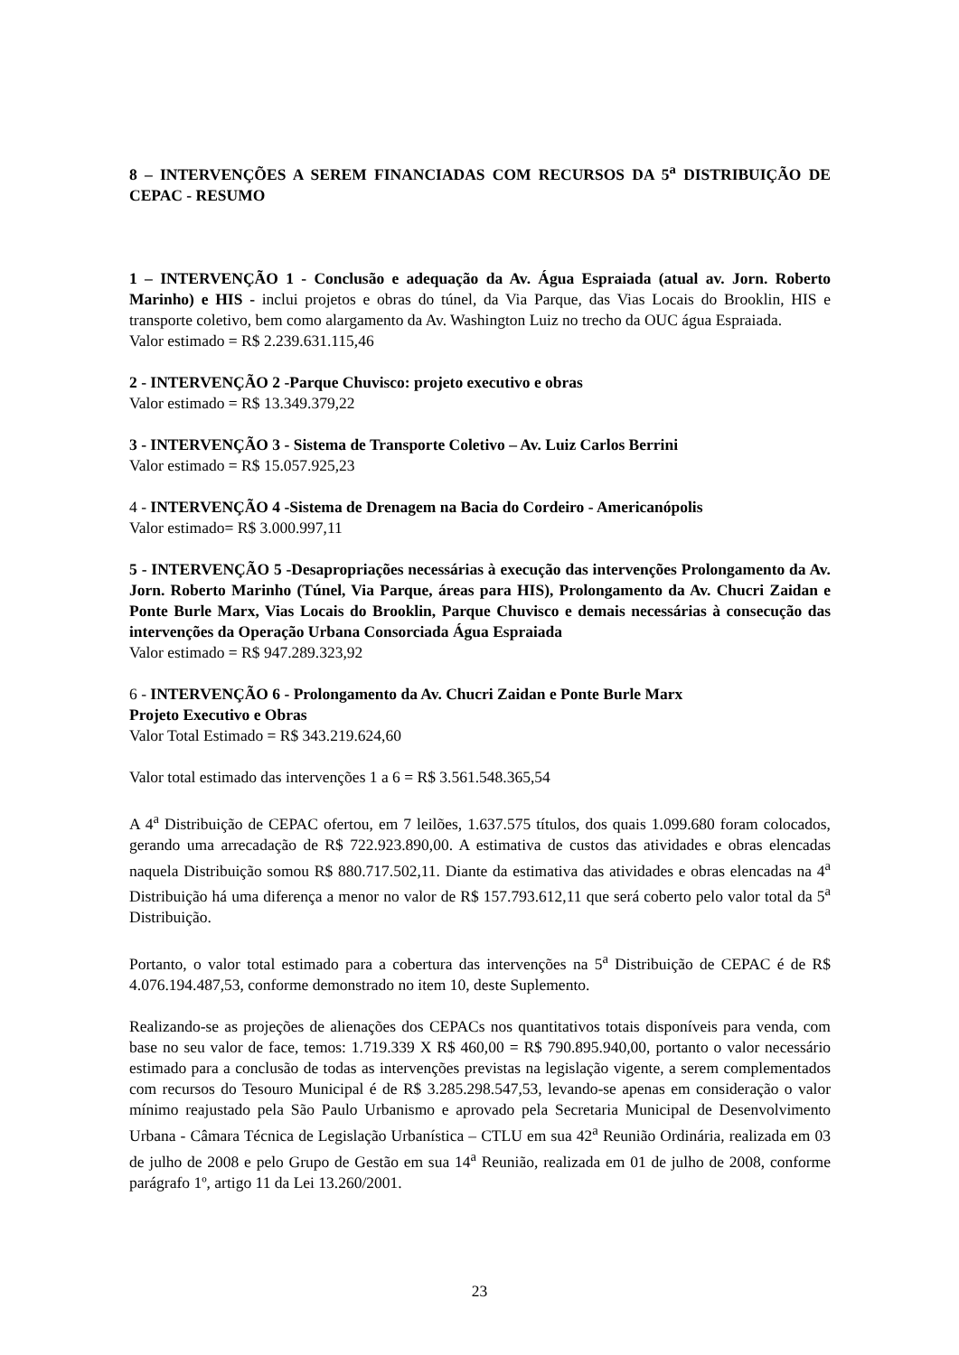8 – INTERVENÇÕES A SEREM FINANCIADAS COM RECURSOS DA 5<sup>a</sup> DISTRIBUIÇÃO DE CEPAC - RESUMO
1 – INTERVENÇÃO 1 - Conclusão e adequação da Av. Água Espraiada (atual av. Jorn. Roberto Marinho) e HIS - inclui projetos e obras do túnel, da Via Parque, das Vias Locais do Brooklin, HIS e transporte coletivo, bem como alargamento da Av. Washington Luiz no trecho da OUC água Espraiada.
Valor estimado = R$ 2.239.631.115,46
2 - INTERVENÇÃO 2 -Parque Chuvisco: projeto executivo e obras
Valor estimado = R$ 13.349.379,22
3 - INTERVENÇÃO 3 - Sistema de Transporte Coletivo – Av. Luiz Carlos Berrini
Valor estimado = R$ 15.057.925,23
4 - INTERVENÇÃO 4 -Sistema de Drenagem na Bacia do Cordeiro - Americanópolis
Valor estimado= R$ 3.000.997,11
5 - INTERVENÇÃO 5 -Desapropriações necessárias à execução das intervenções Prolongamento da Av. Jorn. Roberto Marinho (Túnel, Via Parque, áreas para HIS), Prolongamento da Av. Chucri Zaidan e Ponte Burle Marx, Vias Locais do Brooklin, Parque Chuvisco e demais necessárias à consecução das intervenções da Operação Urbana Consorciada Água Espraiada
Valor estimado = R$ 947.289.323,92
6 - INTERVENÇÃO 6 - Prolongamento da Av. Chucri Zaidan e Ponte Burle Marx
Projeto Executivo e Obras
Valor Total Estimado = R$ 343.219.624,60
Valor total estimado das intervenções 1 a 6 = R$ 3.561.548.365,54
A 4<sup>a</sup> Distribuição de CEPAC ofertou, em 7 leilões, 1.637.575 títulos, dos quais 1.099.680 foram colocados, gerando uma arrecadação de R$ 722.923.890,00. A estimativa de custos das atividades e obras elencadas naquela Distribuição somou R$ 880.717.502,11. Diante da estimativa das atividades e obras elencadas na 4<sup>a</sup> Distribuição há uma diferença a menor no valor de R$ 157.793.612,11 que será coberto pelo valor total da 5<sup>a</sup> Distribuição.
Portanto, o valor total estimado para a cobertura das intervenções na 5<sup>a</sup> Distribuição de CEPAC é de R$ 4.076.194.487,53, conforme demonstrado no item 10, deste Suplemento.
Realizando-se as projeções de alienações dos CEPACs nos quantitativos totais disponíveis para venda, com base no seu valor de face, temos: 1.719.339 X R$ 460,00 = R$ 790.895.940,00, portanto o valor necessário estimado para a conclusão de todas as intervenções previstas na legislação vigente, a serem complementados com recursos do Tesouro Municipal é de R$ 3.285.298.547,53, levando-se apenas em consideração o valor mínimo reajustado pela São Paulo Urbanismo e aprovado pela Secretaria Municipal de Desenvolvimento Urbana - Câmara Técnica de Legislação Urbanística – CTLU em sua 42<sup>a</sup> Reunião Ordinária, realizada em 03 de julho de 2008 e pelo Grupo de Gestão em sua 14<sup>a</sup> Reunião, realizada em 01 de julho de 2008, conforme parágrafo 1º, artigo 11 da Lei 13.260/2001.
23